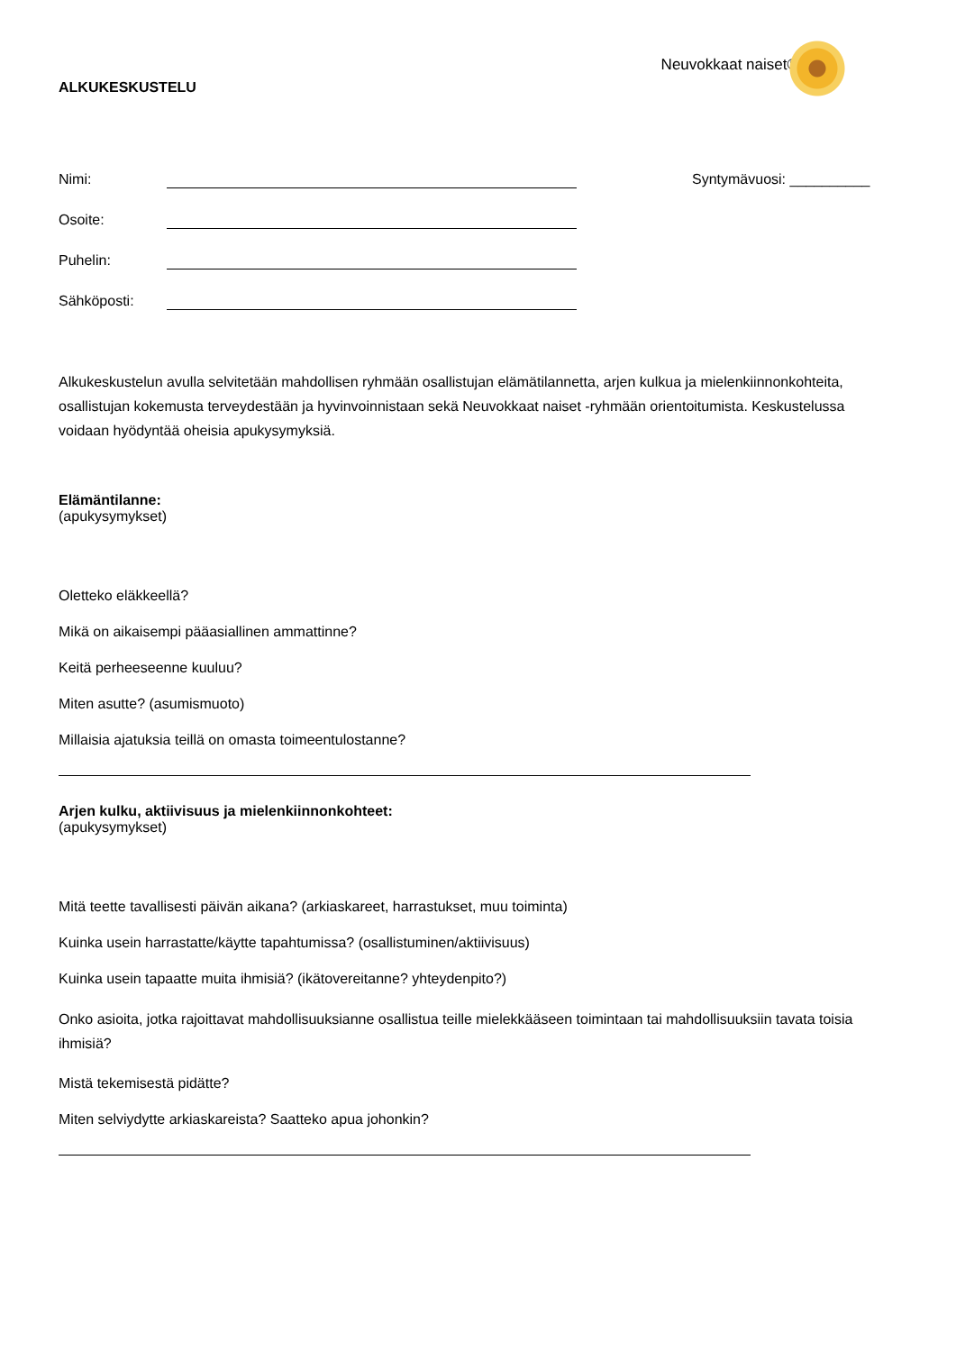ALKUKESKUSTELU
Neuvokkaat naiset®
Nimi: Syntymävuosi: __________
Osoite:
Puhelin:
Sähköposti:
Alkukeskustelun avulla selvitetään mahdollisen ryhmään osallistujan elämätilannetta, arjen kulkua ja mielenkiinnonkohteita, osallistujan kokemusta terveydestään ja hyvinvoinnistaan sekä Neuvokkaat naiset -ryhmään orientoitumista. Keskustelussa voidaan hyödyntää oheisia apukysymyksiä.
Elämäntilanne:
(apukysymykset)
Oletteko eläkkeellä?
Mikä on aikaisempi pääasiallinen ammattinne?
Keitä perheeseenne kuuluu?
Miten asutte? (asumismuoto)
Millaisia ajatuksia teillä on omasta toimeentulostanne?
Arjen kulku, aktiivisuus ja mielenkiinnonkohteet:
(apukysymykset)
Mitä teette tavallisesti päivän aikana? (arkiaskareet, harrastukset, muu toiminta)
Kuinka usein harrastatte/käytte tapahtumissa? (osallistuminen/aktiivisuus)
Kuinka usein tapaatte muita ihmisiä? (ikätovereitanne? yhteydenpito?)
Onko asioita, jotka rajoittavat mahdollisuuksianne osallistua teille mielekkääseen toimintaan tai mahdollisuuksiin tavata toisia ihmisiä?
Mistä tekemisestä pidätte?
Miten selviydytte arkiaskareista? Saatteko apua johonkin?